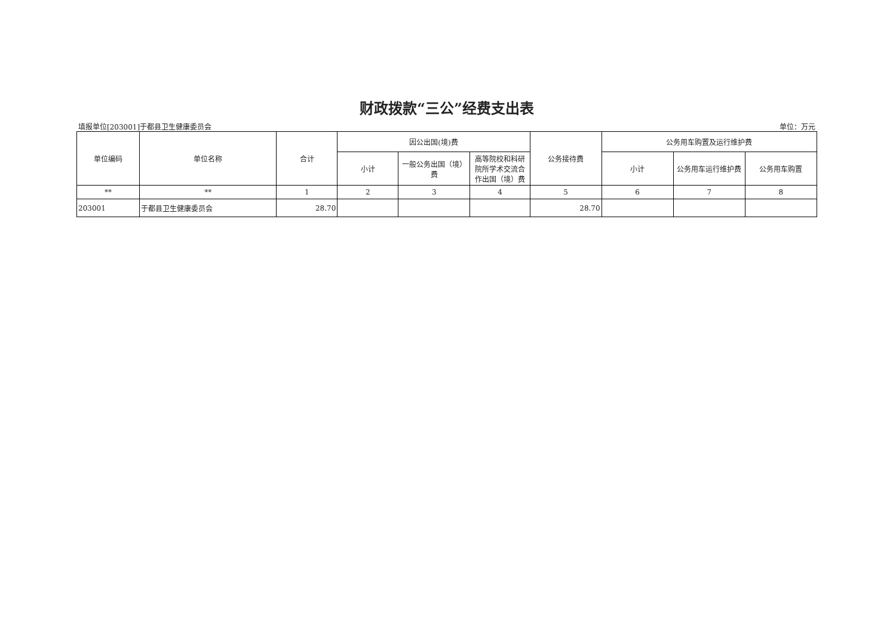财政拨款“三公”经费支出表
填报单位[203001]于都县卫生健康委员会 单位：万元
| 单位编码 | 单位名称 | 合计 | 因公出国(境)费 | | | 公务接待费 | 公务用车购置及运行维护费 | | |
| --- | --- | --- | --- | --- | --- | --- | --- | --- | --- |
| | | | 小计 | 一般公务出国（境）费 | 高等院校和科研院所学术交流合作出国（境）费 | | 小计 | 公务用车运行维护费 | 公务用车购置 |
| ** | ** | 1 | 2 | 3 | 4 | 5 | 6 | 7 | 8 |
| 203001 | 于都县卫生健康委员会 | 28.70 | | | | 28.70 | | | |